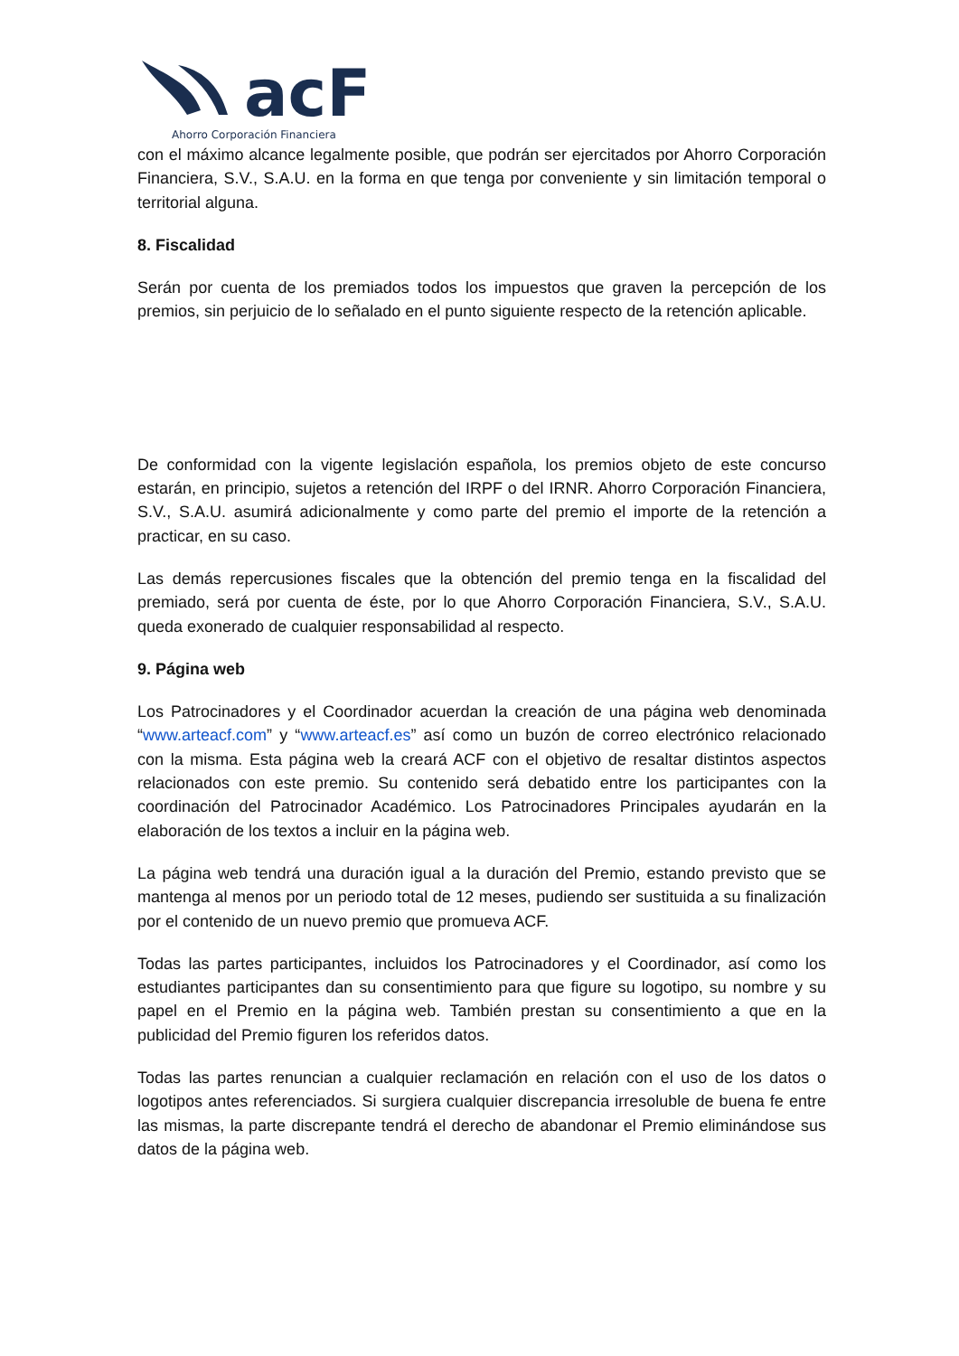acF
Ahorro Corporación Financiera
con el máximo alcance legalmente posible, que podrán ser ejercitados por Ahorro Corporación Financiera, S.V., S.A.U. en la forma en que tenga por conveniente y sin limitación temporal o territorial alguna.
8. Fiscalidad
Serán por cuenta de los premiados todos los impuestos que graven la percepción de los premios, sin perjuicio de lo señalado en el punto siguiente respecto de la retención aplicable.
De conformidad con la vigente legislación española, los premios objeto de este concurso estarán, en principio, sujetos a retención del IRPF o del IRNR. Ahorro Corporación Financiera, S.V., S.A.U. asumirá adicionalmente y como parte del premio el importe de la retención a practicar, en su caso.
Las demás repercusiones fiscales que la obtención del premio tenga en la fiscalidad del premiado, será por cuenta de éste, por lo que Ahorro Corporación Financiera, S.V., S.A.U. queda exonerado de cualquier responsabilidad al respecto.
9. Página web
Los Patrocinadores y el Coordinador acuerdan la creación de una página web denominada “www.arteacf.com” y “www.arteacf.es” así como un buzón de correo electrónico relacionado con la misma. Esta página web la creará ACF con el objetivo de resaltar distintos aspectos relacionados con este premio. Su contenido será debatido entre los participantes con la coordinación del Patrocinador Académico. Los Patrocinadores Principales ayudarán en la elaboración de los textos a incluir en la página web.
La página web tendrá una duración igual a la duración del Premio, estando previsto que se mantenga al menos por un periodo total de 12 meses, pudiendo ser sustituida a su finalización por el contenido de un nuevo premio que promueva ACF.
Todas las partes participantes, incluidos los Patrocinadores y el Coordinador, así como los estudiantes participantes dan su consentimiento para que figure su logotipo, su nombre y su papel en el Premio en la página web. También prestan su consentimiento a que en la publicidad del Premio figuren los referidos datos.
Todas las partes renuncian a cualquier reclamación en relación con el uso de los datos o logotipos antes referenciados. Si surgiera cualquier discrepancia irresoluble de buena fe entre las mismas, la parte discrepante tendrá el derecho de abandonar el Premio eliminándose sus datos de la página web.